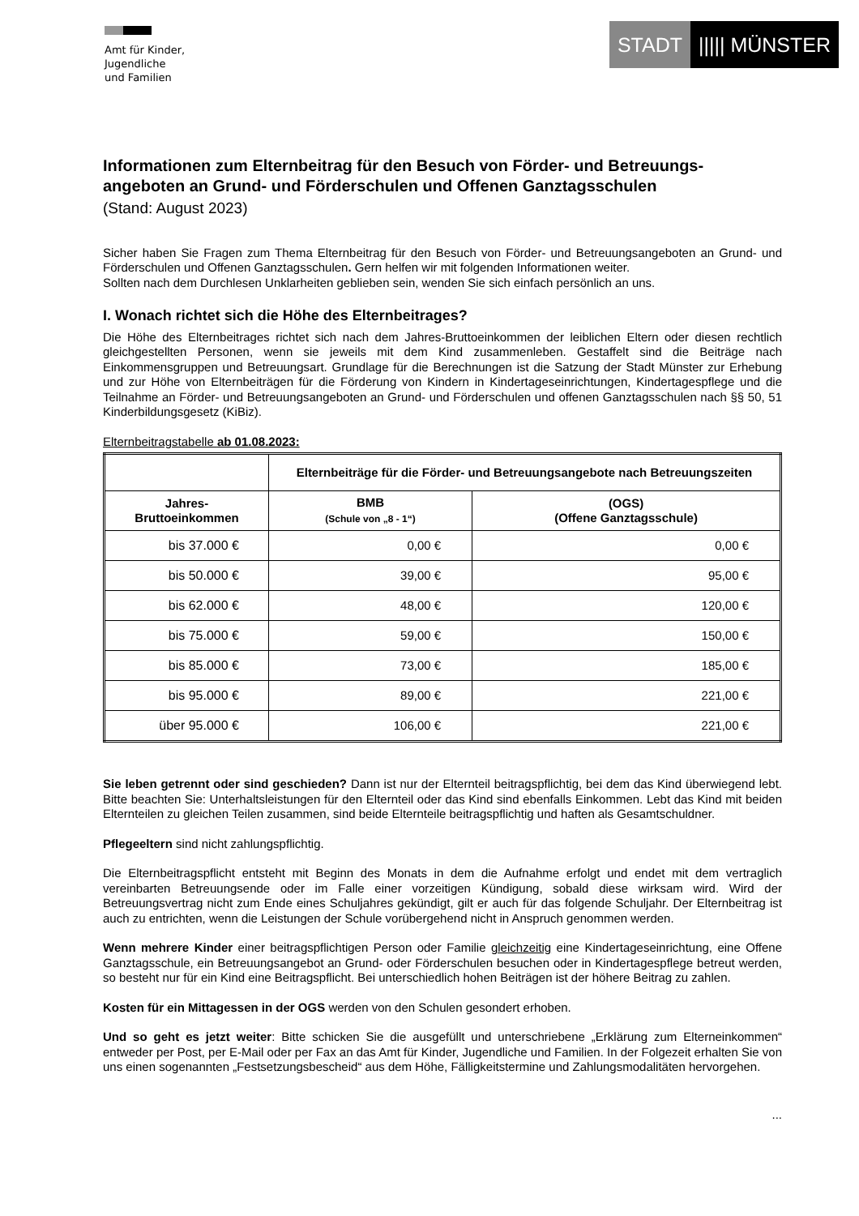Amt für Kinder,
Jugendliche
und Familien
STADT ||||| MÜNSTER
Informationen zum Elternbeitrag für den Besuch von Förder- und Betreuungs-angeboten an Grund- und Förderschulen und Offenen Ganztagsschulen
(Stand: August 2023)
Sicher haben Sie Fragen zum Thema Elternbeitrag für den Besuch von Förder- und Betreuungsangeboten an Grund- und Förderschulen und Offenen Ganztagsschulen. Gern helfen wir mit folgenden Informationen weiter.
Sollten nach dem Durchlesen Unklarheiten geblieben sein, wenden Sie sich einfach persönlich an uns.
I. Wonach richtet sich die Höhe des Elternbeitrages?
Die Höhe des Elternbeitrages richtet sich nach dem Jahres-Bruttoeinkommen der leiblichen Eltern oder diesen rechtlich gleichgestellten Personen, wenn sie jeweils mit dem Kind zusammenleben. Gestaffelt sind die Beiträge nach Einkommensgruppen und Betreuungsart. Grundlage für die Berechnungen ist die Satzung der Stadt Münster zur Erhebung und zur Höhe von Elternbeiträgen für die Förderung von Kindern in Kindertageseinrichtungen, Kindertagespflege und die Teilnahme an Förder- und Betreuungsangeboten an Grund- und Förderschulen und offenen Ganztagsschulen nach §§ 50, 51 Kinderbildungsgesetz (KiBiz).
Elternbeitragstabelle ab 01.08.2023:
| | Elternbeiträge für die Förder- und Betreuungsangebote nach Betreuungszeiten | |
| Jahres- Bruttoeinkommen | BMB (Schule von „8 - 1“) | (OGS) (Offene Ganztagsschule) |
| bis 37.000 € | 0,00 € | 0,00 € |
| bis 50.000 € | 39,00 € | 95,00 € |
| bis 62.000 € | 48,00 € | 120,00 € |
| bis 75.000 € | 59,00 € | 150,00 € |
| bis 85.000 € | 73,00 € | 185,00 € |
| bis 95.000 € | 89,00 € | 221,00 € |
| über 95.000 € | 106,00 € | 221,00 € |
Sie leben getrennt oder sind geschieden? Dann ist nur der Elternteil beitragspflichtig, bei dem das Kind überwiegend lebt. Bitte beachten Sie: Unterhaltsleistungen für den Elternteil oder das Kind sind ebenfalls Einkommen. Lebt das Kind mit beiden Elternteilen zu gleichen Teilen zusammen, sind beide Elternteile beitragspflichtig und haften als Gesamtschuldner.
Pflegeeltern sind nicht zahlungspflichtig.
Die Elternbeitragspflicht entsteht mit Beginn des Monats in dem die Aufnahme erfolgt und endet mit dem vertraglich vereinbarten Betreuungsende oder im Falle einer vorzeitigen Kündigung, sobald diese wirksam wird. Wird der Betreuungsvertrag nicht zum Ende eines Schuljahres gekündigt, gilt er auch für das folgende Schuljahr. Der Elternbeitrag ist auch zu entrichten, wenn die Leistungen der Schule vorübergehend nicht in Anspruch genommen werden.
Wenn mehrere Kinder einer beitragspflichtigen Person oder Familie gleichzeitig eine Kindertageseinrichtung, eine Offene Ganztagsschule, ein Betreuungsangebot an Grund- oder Förderschulen besuchen oder in Kindertagespflege betreut werden, so besteht nur für ein Kind eine Beitragspflicht. Bei unterschiedlich hohen Beiträgen ist der höhere Beitrag zu zahlen.
Kosten für ein Mittagessen in der OGS werden von den Schulen gesondert erhoben.
Und so geht es jetzt weiter: Bitte schicken Sie die ausgefüllt und unterschriebene „Erklärung zum Elterneinkommen“ entweder per Post, per E-Mail oder per Fax an das Amt für Kinder, Jugendliche und Familien. In der Folgezeit erhalten Sie von uns einen sogenannten „Festsetzungsbescheid“ aus dem Höhe, Fälligkeitstermine und Zahlungsmodalitäten hervorgehen.
...